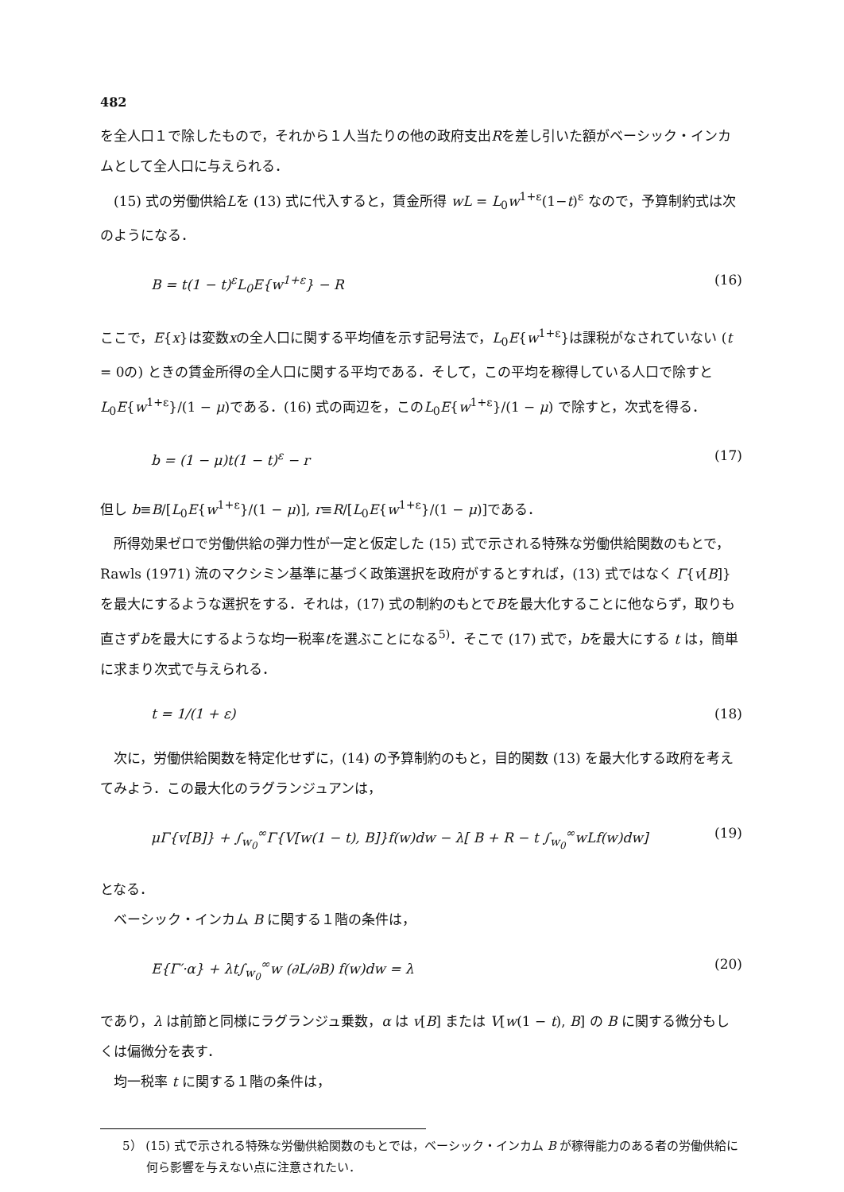482
を全人口１で除したもので，それから１人当たりの他の政府支出Rを差し引いた額がベーシック・インカムとして全人口に与えられる．
(15) 式の労働供給Lを (13) 式に代入すると，賃金所得 wL = L<sub>0</sub>w<sup>1+ε</sup>(1−t)<sup>ε</sup> なので，予算制約式は次のようになる．
B = t(1 − t)<sup>ε</sup>L<sub>0</sub>E{w<sup>1+ε</sup>} − R (16)
ここで，E{x}は変数xの全人口に関する平均値を示す記号法で，L<sub>0</sub>E{w<sup>1+ε</sup>}は課税がなされていない (t = 0の) ときの賃金所得の全人口に関する平均である．そして，この平均を稼得している人口で除すと L<sub>0</sub>E{w<sup>1+ε</sup>}/(1 − μ)である．(16) 式の両辺を，このL<sub>0</sub>E{w<sup>1+ε</sup>}/(1 − μ) で除すと，次式を得る．
b = (1 − μ)t(1 − t)<sup>ε</sup> − r (17)
但し b≡B/[L<sub>0</sub>E{w<sup>1+ε</sup>}/(1 − μ)], r≡R/[L<sub>0</sub>E{w<sup>1+ε</sup>}/(1 − μ)]である．
所得効果ゼロで労働供給の弾力性が一定と仮定した (15) 式で示される特殊な労働供給関数のもとで，Rawls (1971) 流のマクシミン基準に基づく政策選択を政府がするとすれば，(13) 式ではなく Γ{v[B]}を最大にするような選択をする．それは，(17) 式の制約のもとでBを最大化することに他ならず，取りも直さずbを最大にするような均一税率tを選ぶことになる<sup>5)</sup>．そこで (17) 式で，bを最大にする t は，簡単に求まり次式で与えられる．
t = 1/(1 + ε) (18)
次に，労働供給関数を特定化せずに，(14) の予算制約のもと，目的関数 (13) を最大化する政府を考えてみよう．この最大化のラグランジュアンは，
μΓ{v[B]} + ∫<sub>w<sub>0</sub></sub><sup>∞</sup>Γ{V[w(1 − t), B]}f(w)dw − λ[ B + R − t ∫<sub>w<sub>0</sub></sub><sup>∞</sup>wLf(w)dw] (19)
となる．
ベーシック・インカム B に関する１階の条件は，
E{Γ′·α} + λt∫<sub>w<sub>0</sub></sub><sup>∞</sup>w (∂L/∂B) f(w)dw = λ (20)
であり，λ は前節と同様にラグランジュ乗数，α は v[B] または V[w(1 − t), B] の B に関する微分もしくは偏微分を表す．
均一税率 t に関する１階の条件は，
5） (15) 式で示される特殊な労働供給関数のもとでは，ベーシック・インカム B が稼得能力のある者の労働供給に何ら影響を与えない点に注意されたい．